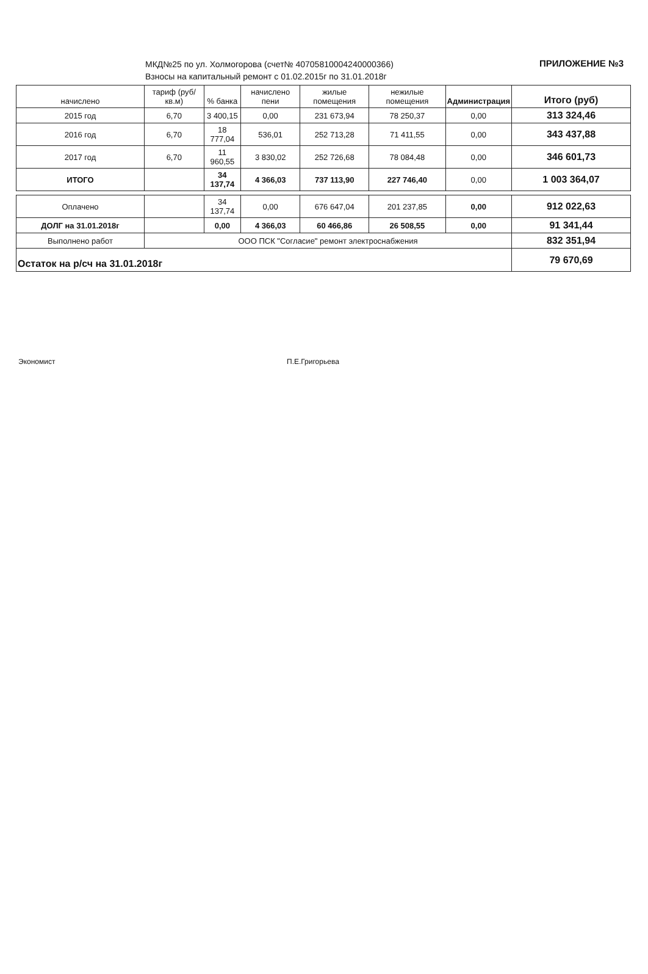МКД№25 по ул. Холмогорова (счет№ 40705810004240000366)
Взносы на капитальный ремонт с 01.02.2015г по 31.01.2018г
ПРИЛОЖЕНИЕ №3
| начислено | тариф (руб/кв.м) | % банка | начислено пени | жилые помещения | нежилые помещения | Администрация | Итого (руб) |
| --- | --- | --- | --- | --- | --- | --- | --- |
| 2015 год | 6,70 | 3 400,15 | 0,00 | 231 673,94 | 78 250,37 | 0,00 | 313 324,46 |
| 2016 год | 6,70 | 18 777,04 | 536,01 | 252 713,28 | 71 411,55 | 0,00 | 343 437,88 |
| 2017 год | 6,70 | 11 960,55 | 3 830,02 | 252 726,68 | 78 084,48 | 0,00 | 346 601,73 |
| ИТОГО | | 34 137,74 | 4 366,03 | 737 113,90 | 227 746,40 | 0,00 | 1 003 364,07 |
| Оплачено | | 34 137,74 | 0,00 | 676 647,04 | 201 237,85 | 0,00 | 912 022,63 |
| ДОЛГ на 31.01.2018г | | 0,00 | 4 366,03 | 60 466,86 | 26 508,55 | 0,00 | 91 341,44 |
| Выполнено работ | ООО ПСК "Согласие" ремонт электроснабжения | | | | | | 832 351,94 |
| Остаток на р/сч на 31.01.2018г | | | | | | | 79 670,69 |
Экономист П.Е.Григорьева